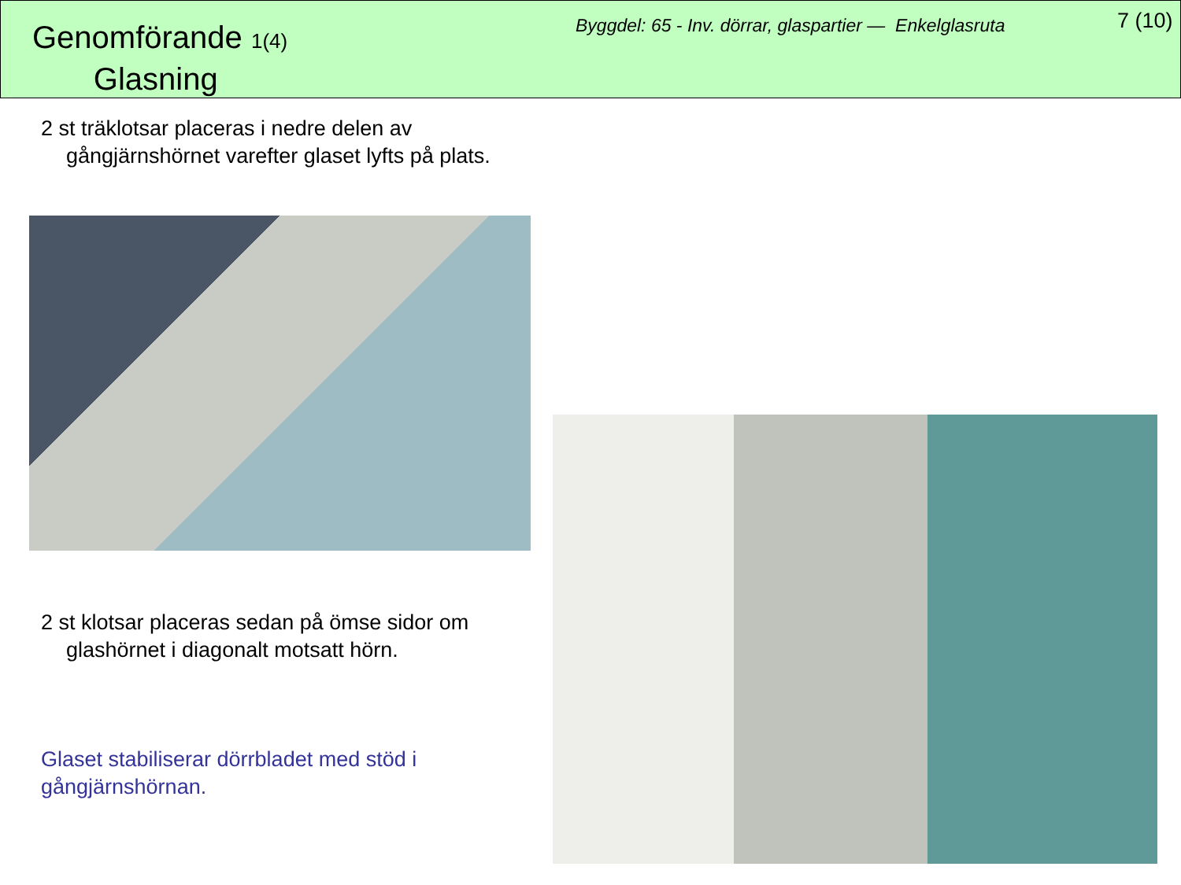Genomförande 1(4)
Glasning
Byggdel: 65 - Inv. dörrar, glaspartier — Enkelglasruta
7 (10)
2 st träklotsar placeras i nedre delen av gångjärnshörnet varefter glaset lyfts på plats.
2 st klotsar placeras sedan på ömse sidor om glashörnet i diagonalt motsatt hörn.
Glaset stabiliserar dörrbladet med stöd i gångjärnshörnan.